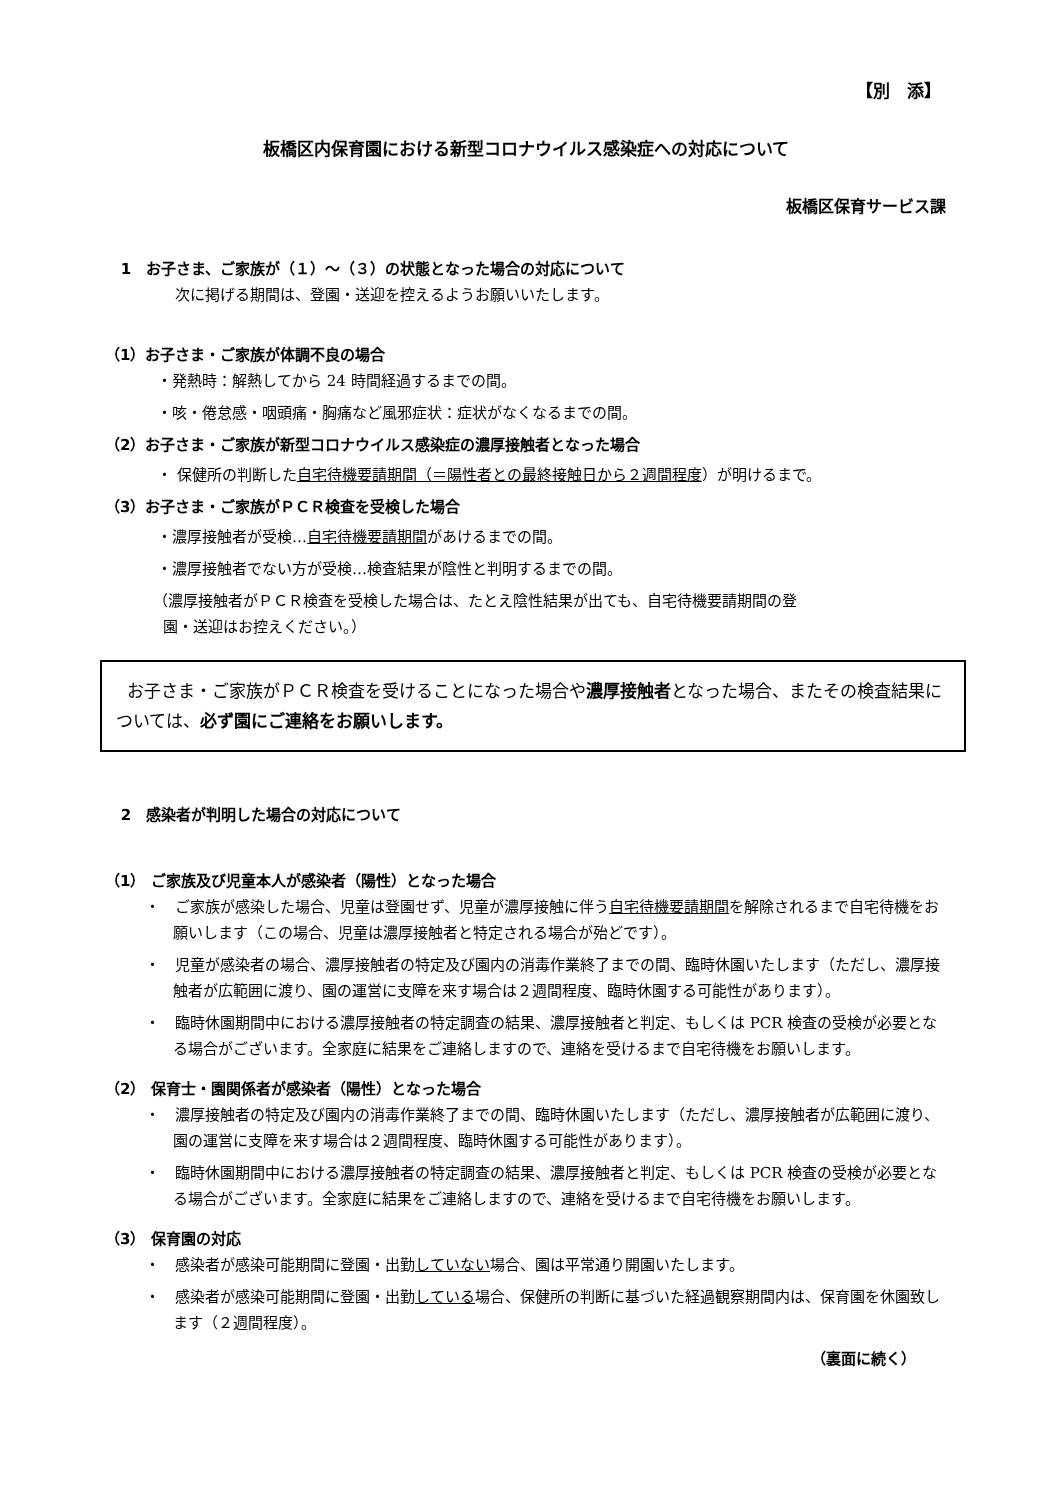【別　添】
板橋区内保育園における新型コロナウイルス感染症への対応について
板橋区保育サービス課
1　お子さま、ご家族が（１）～（３）の状態となった場合の対応について
次に掲げる期間は、登園・送迎を控えるようお願いいたします。
（1）お子さま・ご家族が体調不良の場合
・発熱時：解熱してから 24 時間経過するまでの間。
・咳・倦怠感・咽頭痛・胸痛など風邪症状：症状がなくなるまでの間。
（2）お子さま・ご家族が新型コロナウイルス感染症の濃厚接触者となった場合
・ 保健所の判断した自宅待機要請期間（＝陽性者との最終接触日から２週間程度）が明けるまで。
（3）お子さま・ご家族がＰＣＲ検査を受検した場合
・濃厚接触者が受検…自宅待機要請期間があけるまでの間。
・濃厚接触者でない方が受検…検査結果が陰性と判明するまでの間。
（濃厚接触者がＰＣＲ検査を受検した場合は、たとえ陰性結果が出ても、自宅待機要請期間の登
園・送迎はお控えください。）
お子さま・ご家族がＰＣＲ検査を受けることになった場合や濃厚接触者となった場合、またその検査結果については、必ず園にご連絡をお願いします。
2　感染者が判明した場合の対応について
（1） ご家族及び児童本人が感染者（陽性）となった場合
・　ご家族が感染した場合、児童は登園せず、児童が濃厚接触に伴う自宅待機要請期間を解除されるまで自宅待機をお願いします（この場合、児童は濃厚接触者と特定される場合が殆どです）。
・　児童が感染者の場合、濃厚接触者の特定及び園内の消毒作業終了までの間、臨時休園いたします（ただし、濃厚接触者が広範囲に渡り、園の運営に支障を来す場合は２週間程度、臨時休園する可能性があります）。
・　臨時休園期間中における濃厚接触者の特定調査の結果、濃厚接触者と判定、もしくは PCR 検査の受検が必要となる場合がございます。全家庭に結果をご連絡しますので、連絡を受けるまで自宅待機をお願いします。
（2） 保育士・園関係者が感染者（陽性）となった場合
・　濃厚接触者の特定及び園内の消毒作業終了までの間、臨時休園いたします（ただし、濃厚接触者が広範囲に渡り、園の運営に支障を来す場合は２週間程度、臨時休園する可能性があります）。
・　臨時休園期間中における濃厚接触者の特定調査の結果、濃厚接触者と判定、もしくは PCR 検査の受検が必要となる場合がございます。全家庭に結果をご連絡しますので、連絡を受けるまで自宅待機をお願いします。
（3） 保育園の対応
・　感染者が感染可能期間に登園・出勤していない場合、園は平常通り開園いたします。
・　感染者が感染可能期間に登園・出勤している場合、保健所の判断に基づいた経過観察期間内は、保育園を休園致します（２週間程度）。
（裏面に続く）